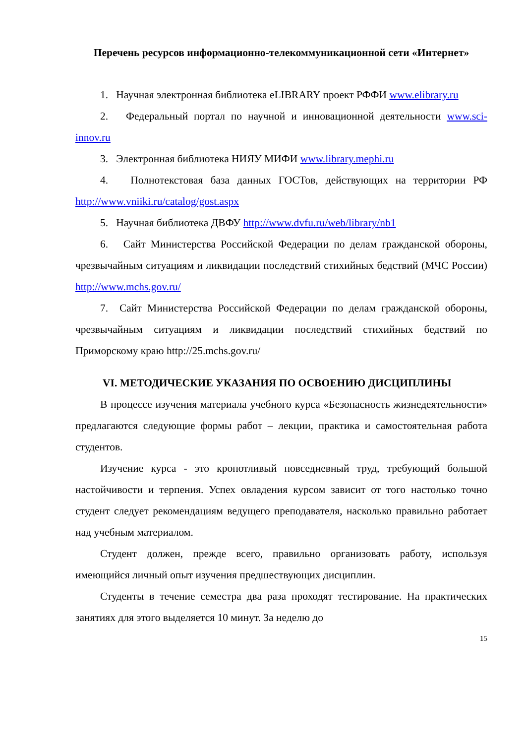Перечень ресурсов информационно-телекоммуникационной сети «Интернет»
1. Научная электронная библиотека eLIBRARY проект РФФИ www.elibrary.ru
2. Федеральный портал по научной и инновационной деятельности www.sci-innov.ru
3. Электронная библиотека НИЯУ МИФИ www.library.mephi.ru
4. Полнотекстовая база данных ГОСТов, действующих на территории РФ http://www.vniiki.ru/catalog/gost.aspx
5. Научная библиотека ДВФУ http://www.dvfu.ru/web/library/nb1
6. Сайт Министерства Российской Федерации по делам гражданской обороны, чрезвычайным ситуациям и ликвидации последствий стихийных бедствий (МЧС России) http://www.mchs.gov.ru/
7. Сайт Министерства Российской Федерации по делам гражданской обороны, чрезвычайным ситуациям и ликвидации последствий стихийных бедствий по Приморскому краю http://25.mchs.gov.ru/
VI. МЕТОДИЧЕСКИЕ УКАЗАНИЯ ПО ОСВОЕНИЮ ДИСЦИПЛИНЫ
В процессе изучения материала учебного курса «Безопасность жизнедеятельности» предлагаются следующие формы работ – лекции, практика и самостоятельная работа студентов.
Изучение курса - это кропотливый повседневный труд, требующий большой настойчивости и терпения. Успех овладения курсом зависит от того настолько точно студент следует рекомендациям ведущего преподавателя, насколько правильно работает над учебным материалом.
Студент должен, прежде всего, правильно организовать работу, используя имеющийся личный опыт изучения предшествующих дисциплин.
Студенты в течение семестра два раза проходят тестирование. На практических занятиях для этого выделяется 10 минут. За неделю до
15